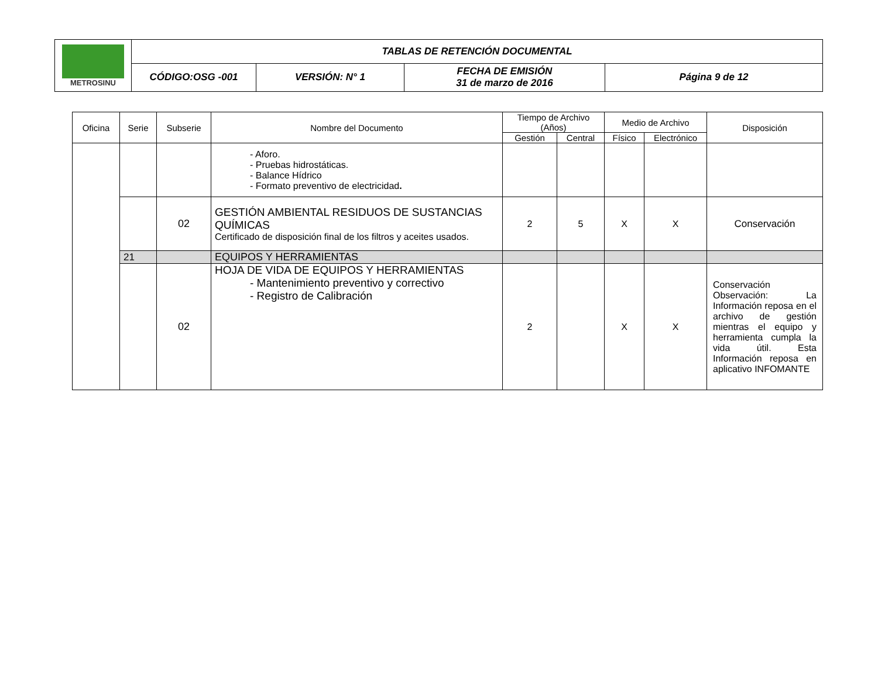| METROSINU | TABLAS DE RETENCIÓN DOCUMENTAL | | | |
| | CÓDIGO:OSG -001 | VERSIÓN: N° 1 | FECHA DE EMISIÓN 31 de marzo de 2016 | Página 9 de 12 |
| Oficina | Serie | Subserie | Nombre del Documento | Tiempo de Archivo (Años) | | Medio de Archivo | | Disposición |
| --- | --- | --- | --- | --- | --- | --- | --- | --- |
| | | | | Gestión | Central | Físico | Electrónico | |
| | | | - Aforo. - Pruebas hidrostáticas. - Balance Hídrico - Formato preventivo de electricidad . | | | | | |
| | | 02 | GESTIÓN AMBIENTAL RESIDUOS DE SUSTANCIAS QUÍMICAS Certificado de disposición final de los filtros y aceites usados. | 2 | 5 | X | X | Conservación |
| | 21 | | EQUIPOS Y HERRAMIENTAS | | | | | |
| | | 02 | HOJA DE VIDA DE EQUIPOS Y HERRAMIENTAS - Mantenimiento preventivo y correctivo - Registro de Calibración | 2 | | X | X | Conservación Observación: La Información reposa en el archivo de gestión mientras el equipo y herramienta cumpla la vida útil. Esta Información reposa en aplicativo INFOMANTE |